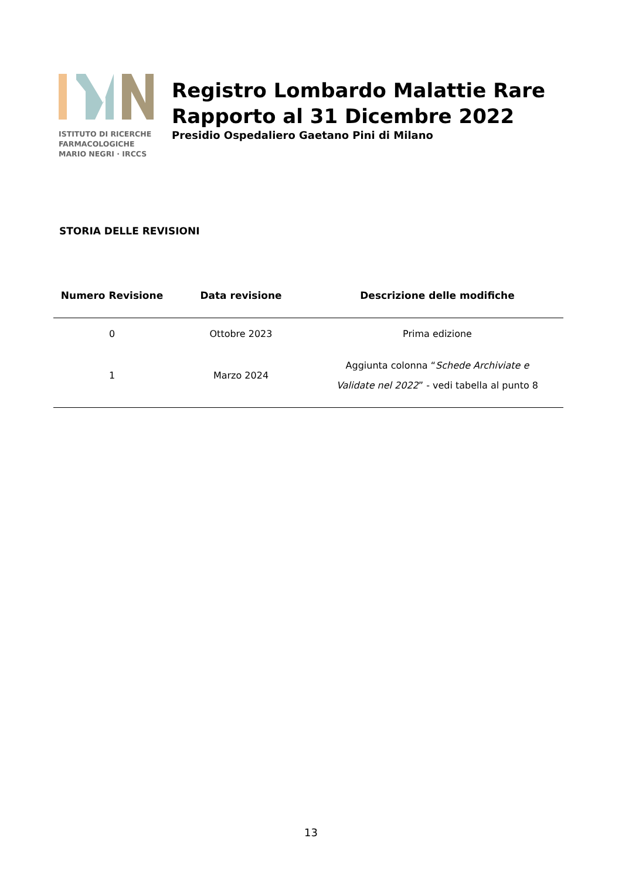ISTITUTO DI RICERCHE
FARMACOLOGICHE
MARIO NEGRI · IRCCS
Registro Lombardo Malattie Rare
Rapporto al 31 Dicembre 2022
Presidio Ospedaliero Gaetano Pini di Milano
STORIA DELLE REVISIONI
| Numero Revisione | Data revisione | Descrizione delle modifiche |
| --- | --- | --- |
| 0 | Ottobre 2023 | Prima edizione |
| 1 | Marzo 2024 | Aggiunta colonna “ Schede Archiviate e Validate nel 2022 ” - vedi tabella al punto 8 |
13